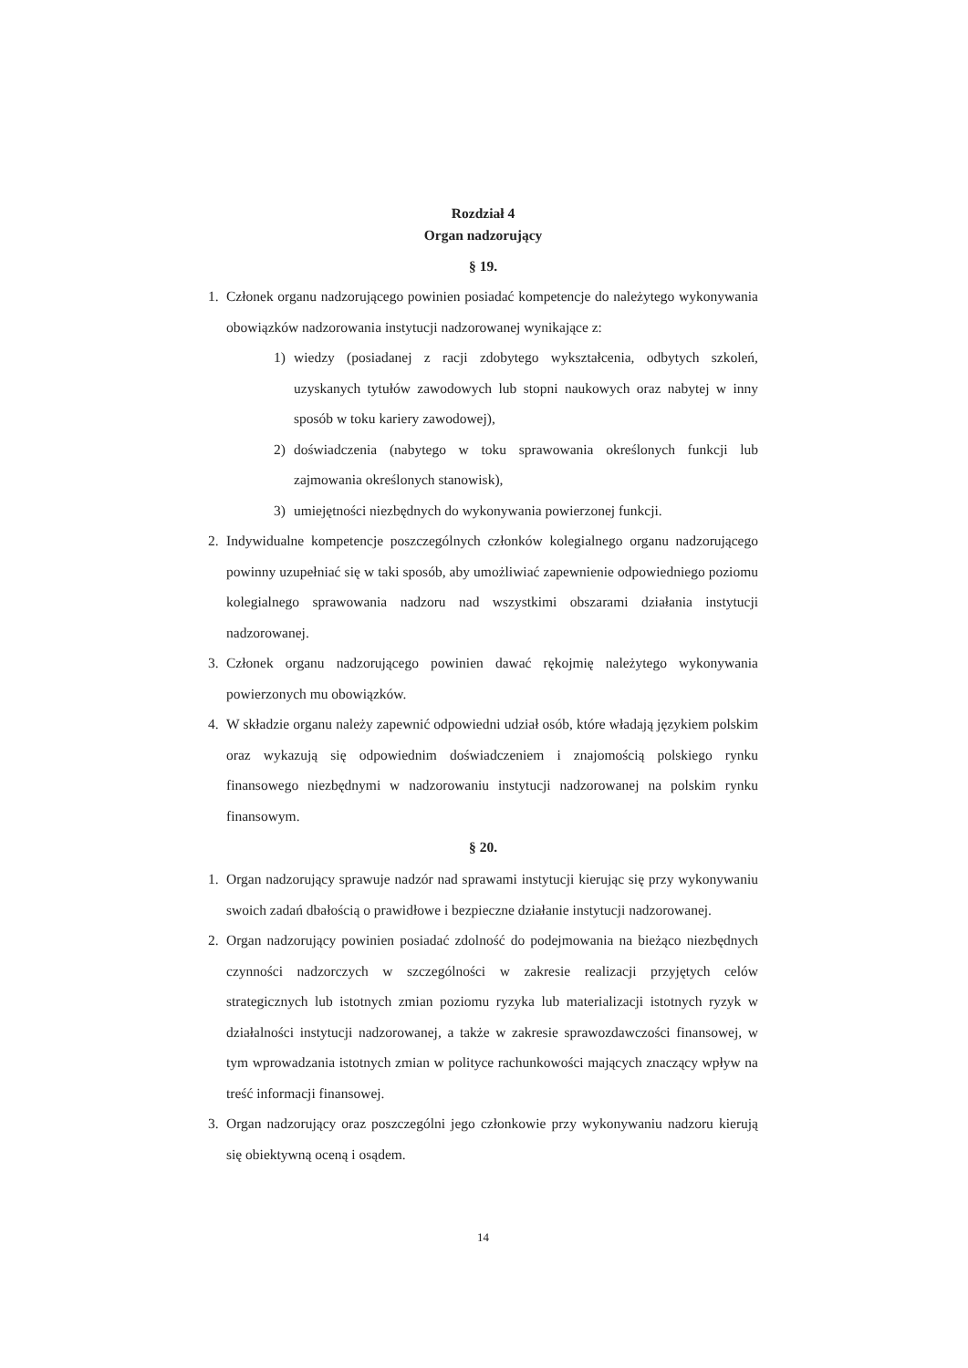Rozdział 4
Organ nadzorujący
§ 19.
1. Członek organu nadzorującego powinien posiadać kompetencje do należytego wykonywania obowiązków nadzorowania instytucji nadzorowanej wynikające z:
1) wiedzy (posiadanej z racji zdobytego wykształcenia, odbytych szkoleń, uzyskanych tytułów zawodowych lub stopni naukowych oraz nabytej w inny sposób w toku kariery zawodowej),
2) doświadczenia (nabytego w toku sprawowania określonych funkcji lub zajmowania określonych stanowisk),
3) umiejętności niezbędnych do wykonywania powierzonej funkcji.
2. Indywidualne kompetencje poszczególnych członków kolegialnego organu nadzorującego powinny uzupełniać się w taki sposób, aby umożliwiać zapewnienie odpowiedniego poziomu kolegialnego sprawowania nadzoru nad wszystkimi obszarami działania instytucji nadzorowanej.
3. Członek organu nadzorującego powinien dawać rękojmię należytego wykonywania powierzonych mu obowiązków.
4. W składzie organu należy zapewnić odpowiedni udział osób, które władają językiem polskim oraz wykazują się odpowiednim doświadczeniem i znajomością polskiego rynku finansowego niezbędnymi w nadzorowaniu instytucji nadzorowanej na polskim rynku finansowym.
§ 20.
1. Organ nadzorujący sprawuje nadzór nad sprawami instytucji kierując się przy wykonywaniu swoich zadań dbałością o prawidłowe i bezpieczne działanie instytucji nadzorowanej.
2. Organ nadzorujący powinien posiadać zdolność do podejmowania na bieżąco niezbędnych czynności nadzorczych w szczególności w zakresie realizacji przyjętych celów strategicznych lub istotnych zmian poziomu ryzyka lub materializacji istotnych ryzyk w działalności instytucji nadzorowanej, a także w zakresie sprawozdawczości finansowej, w tym wprowadzania istotnych zmian w polityce rachunkowości mających znaczący wpływ na treść informacji finansowej.
3. Organ nadzorujący oraz poszczególni jego członkowie przy wykonywaniu nadzoru kierują się obiektywną oceną i osądem.
14